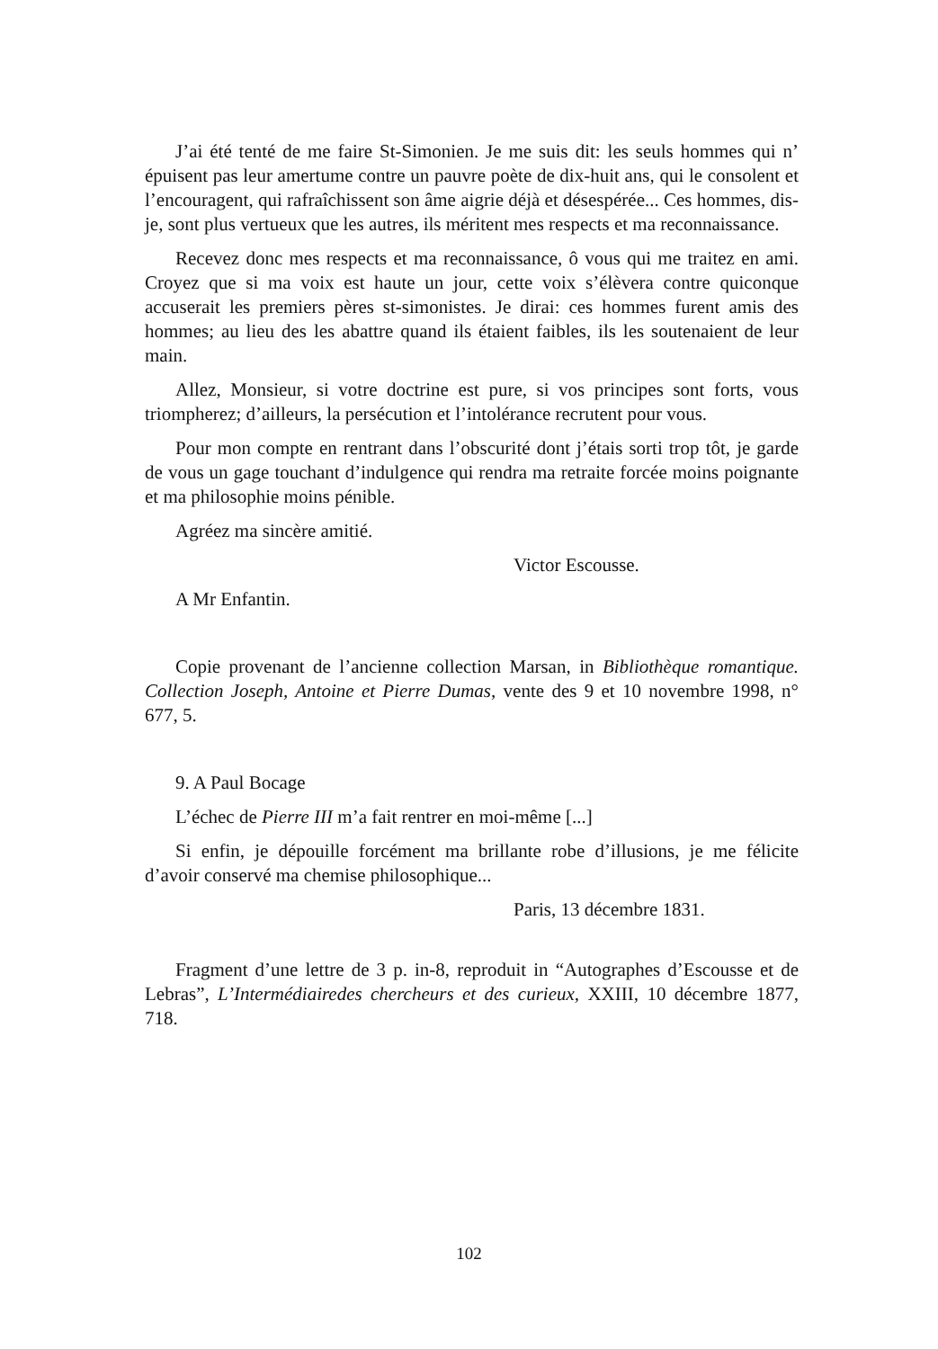J’ai été tenté de me faire St-Simonien. Je me suis dit: les seuls hommes qui n’ épuisent pas leur amertume contre un pauvre poète de dix-huit ans, qui le consolent et l’encouragent, qui rafraîchissent son âme aigrie déjà et désespérée... Ces hommes, dis-je, sont plus vertueux que les autres, ils méritent mes respects et ma reconnaissance.
Recevez donc mes respects et ma reconnaissance, ô vous qui me traitez en ami. Croyez que si ma voix est haute un jour, cette voix s’élèvera contre quiconque accuserait les premiers pères st-simonistes. Je dirai: ces hommes furent amis des hommes; au lieu des les abattre quand ils étaient faibles, ils les soutenaient de leur main.
Allez, Monsieur, si votre doctrine est pure, si vos principes sont forts, vous triompherez; d’ailleurs, la persécution et l’intolérance recrutent pour vous.
Pour mon compte en rentrant dans l’obscurité dont j’étais sorti trop tôt, je garde de vous un gage touchant d’indulgence qui rendra ma retraite forcée moins poignante et ma philosophie moins pénible.
Agréez ma sincère amitié.
Victor Escousse.
A Mr Enfantin.
Copie provenant de l’ancienne collection Marsan, in Bibliothèque romantique. Collection Joseph, Antoine et Pierre Dumas, vente des 9 et 10 novembre 1998, n° 677, 5.
9. A Paul Bocage
L’échec de Pierre III m’a fait rentrer en moi-même [...]
Si enfin, je dépouille forcément ma brillante robe d’illusions, je me félicite d’avoir conservé ma chemise philosophique...
Paris, 13 décembre 1831.
Fragment d’une lettre de 3 p. in-8, reproduit in “Autographes d’Escousse et de Lebras”, L’Intermédiairedes chercheurs et des curieux, XXIII, 10 décembre 1877, 718.
102